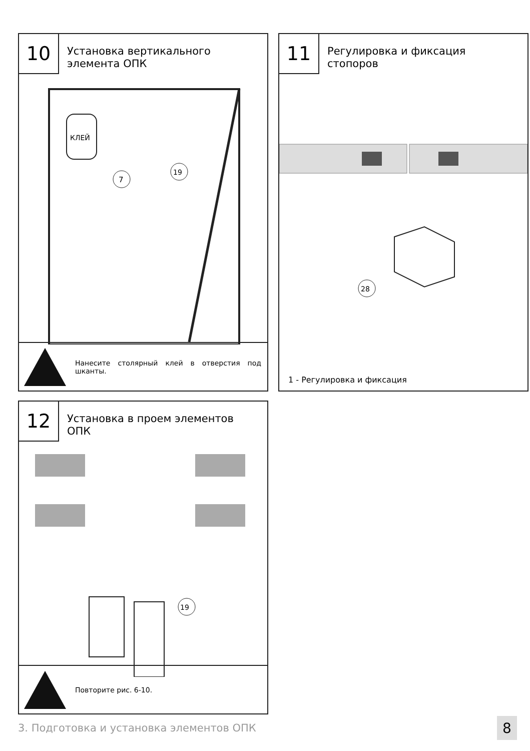10
Установка вертикального
элемента ОПК
КЛЕЙ
7
19
Нанесите столярный клей в отверстия под шканты.
11
Регулировка и фиксация
стопоров
28
1 - Регулировка и фиксация
12
Установка в проем элементов
ОПК
19
Повторите рис. 6-10.
3. Подготовка и установка элементов ОПК
8